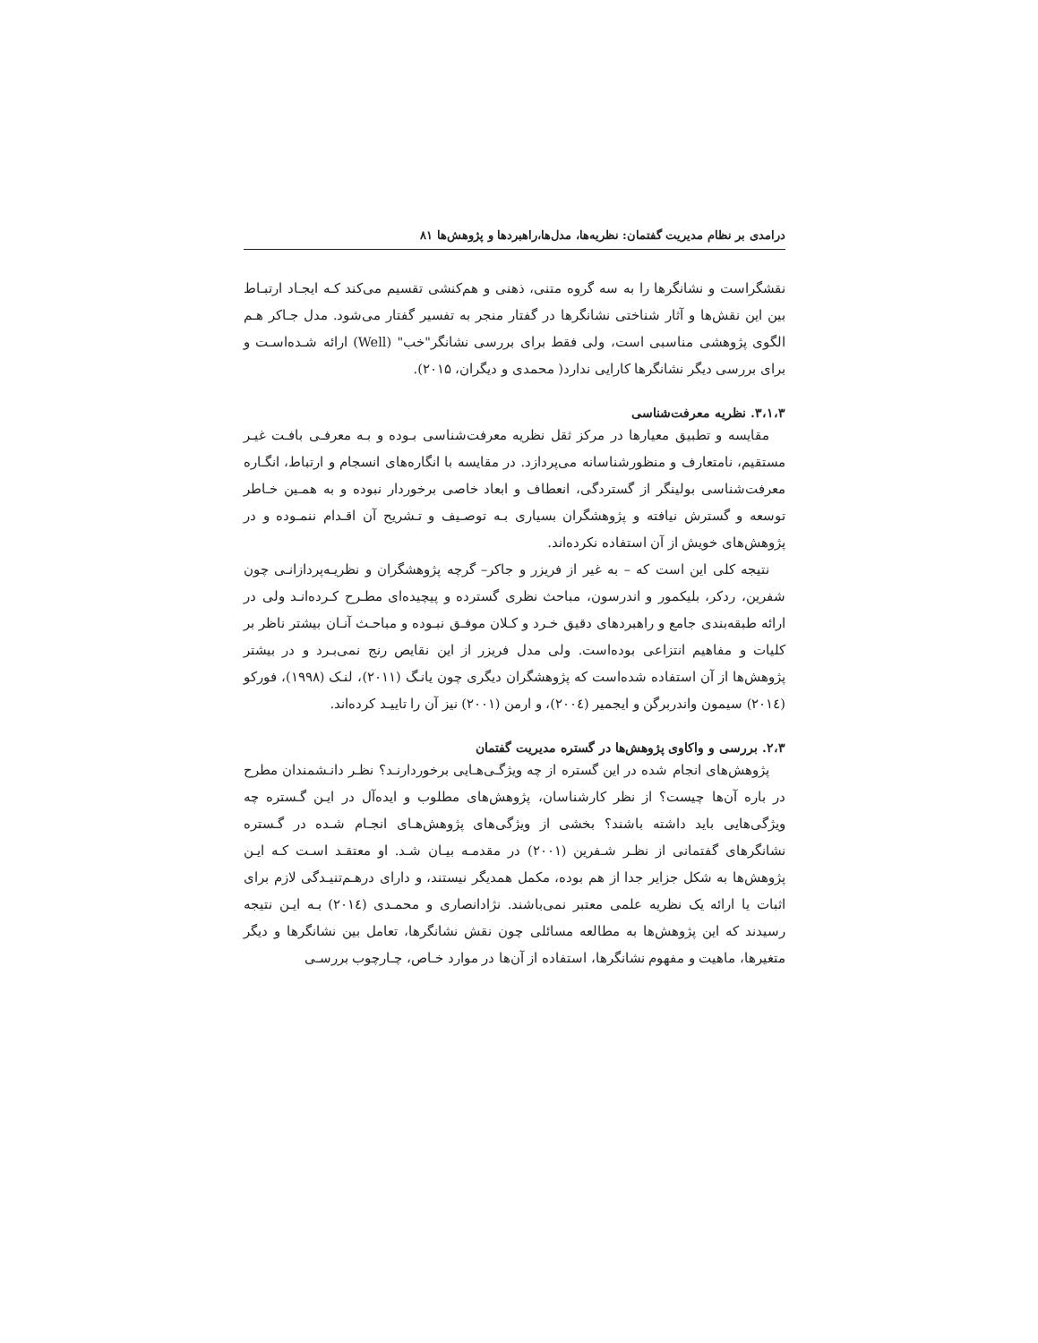درامدی بر نظام مدیریت گفتمان: نظریه‌ها، مدل‌ها،راهبردها و پژوهش‌ها ۸۱
نقشگراست و نشانگرها را به سه گروه متنی، ذهنی و هم‌کنشی تقسیم می‌کند کـه ایجـاد ارتبـاط بین این نقش‌ها و آثار شناختی نشانگرها در گفتار منجر به تفسیر گفتار می‌شود. مدل جـاکر هـم الگوی پژوهشی مناسبی است، ولی فقط برای بررسی نشانگر"خب" (Well) ارائه شـده‌اسـت و برای بررسی دیگر نشانگرها کارایی ندارد( محمدی و دیگران، ۲۰۱۵).
۳،۱،۳. نظریه معرفت‌شناسی
مقایسه و تطبیق معیارها در مرکز ثقل نظریه معرفت‌شناسی بـوده و بـه معرفـی بافـت غیـر مستقیم، نامتعارف و منظورشناسانه می‌پردازد. در مقایسه با انگاره‌های انسجام و ارتباط، انگـاره معرفت‌شناسی بولینگر از گستردگی، انعطاف و ابعاد خاصی برخوردار نبوده و به همـین خـاطر توسعه و گسترش نیافته و پژوهشگران بسیاری بـه توصـیف و تـشریح آن اقـدام ننمـوده و در پژوهش‌های خویش از آن استفاده نکرده‌اند.
نتیجه کلی این است که – به غیر از فریزر و جاکر– گرچه پژوهشگران و نظریـه‌پردازانـی چون شفرین، ردکر، بلیکمور و اندرسون، مباحث نظری گسترده و پیچیده‌ای مطـرح کـرده‌انـد ولی در ارائه طبقه‌بندی جامع و راهبردهای دقیق خـرد و کـلان موفـق نبـوده و مباحـث آنـان بیشتر ناظر بر کلیات و مفاهیم انتزاعی بوده‌است. ولی مدل فریزر از این نقایص رنج نمی‌بـرد و در بیشتر پژوهش‌ها از آن استفاده شده‌است که پژوهشگران دیگری چون یانـگ (۲۰۱۱)، لنـک (۱۹۹۸)، فورکو (۲۰۱٤) سیمون واندربرگن و ایجمیر (۲۰۰٤)، و ارمن (۲۰۰۱) نیز آن را تاییـد کرده‌اند.
۲،۳. بررسی و واکاوی پژوهش‌ها در گستره مدیریت گفتمان
پژوهش‌های انجام شده در این گستره از چه ویژگـی‌هـایی برخوردارنـد؟ نظـر دانـشمندان مطرح در باره آن‌ها چیست؟ از نظر کارشناسان، پژوهش‌های مطلوب و ایده‌آل در ایـن گـستره چه ویژگی‌هایی باید داشته باشند؟ بخشی از ویژگی‌های پژوهش‌هـای انجـام شـده در گـستره نشانگرهای گفتمانی از نظـر شـفرین (۲۰۰۱) در مقدمـه بیـان شـد. او معتقـد اسـت کـه ایـن پژوهش‌ها به شکل جزایر جدا از هم بوده، مکمل همدیگر نیستند، و دارای درهـم‌تنیـدگی لازم برای اثبات یا ارائه یک نظریه علمی معتبر نمی‌باشند. نژادانصاری و محمـدی (۲۰۱٤) بـه ایـن نتیجه رسیدند که این پژوهش‌ها به مطالعه مسائلی چون نقش نشانگرها، تعامل بین نشانگرها و دیگر متغیرها، ماهیت و مفهوم نشانگرها، استفاده از آن‌ها در موارد خـاص، چـارچوب بررسـی